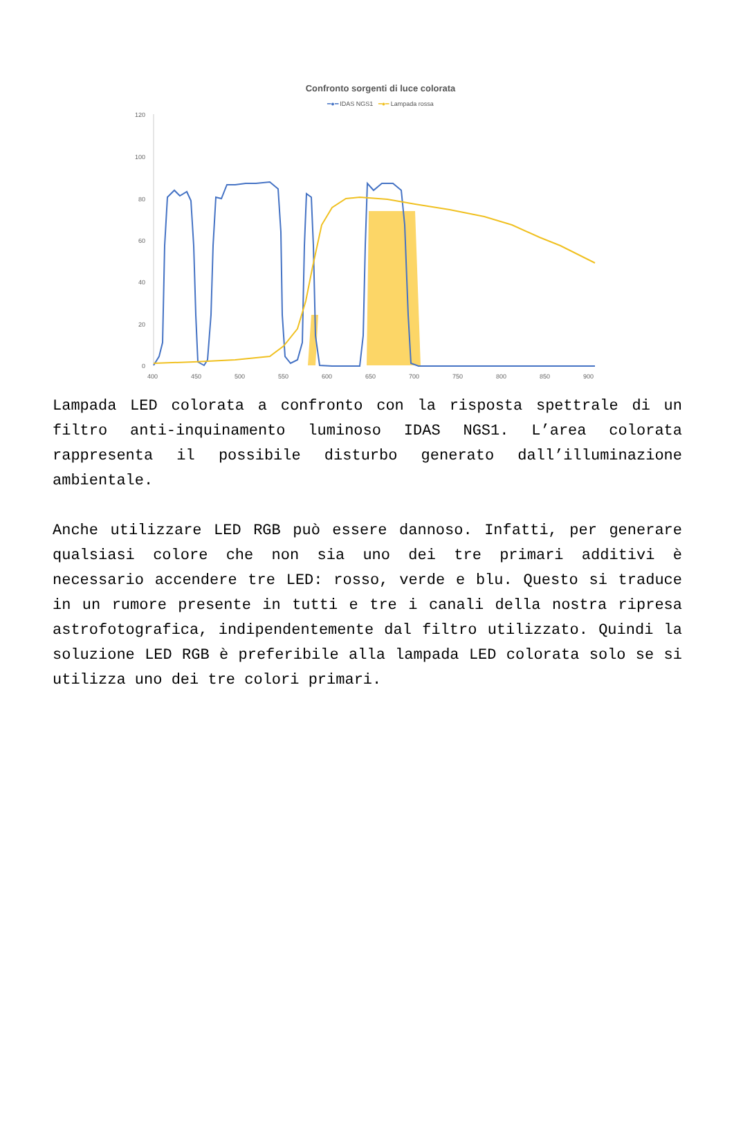Confronto sorgenti di luce colorata
━●━ IDAS NGS1 ━●━ Lampada rossa
120
100
80
60
40
20
0
400
450
500
550
600
650
700
750
800
850
900
Lampada LED colorata a confronto con la risposta spettrale di un filtro anti-inquinamento luminoso IDAS NGS1. L’area colorata rappresenta il possibile disturbo generato dall’illuminazione ambientale.
Anche utilizzare LED RGB può essere dannoso. Infatti, per generare qualsiasi colore che non sia uno dei tre primari additivi è necessario accendere tre LED: rosso, verde e blu. Questo si traduce in un rumore presente in tutti e tre i canali della nostra ripresa astrofotografica, indipendentemente dal filtro utilizzato. Quindi la soluzione LED RGB è preferibile alla lampada LED colorata solo se si utilizza uno dei tre colori primari.